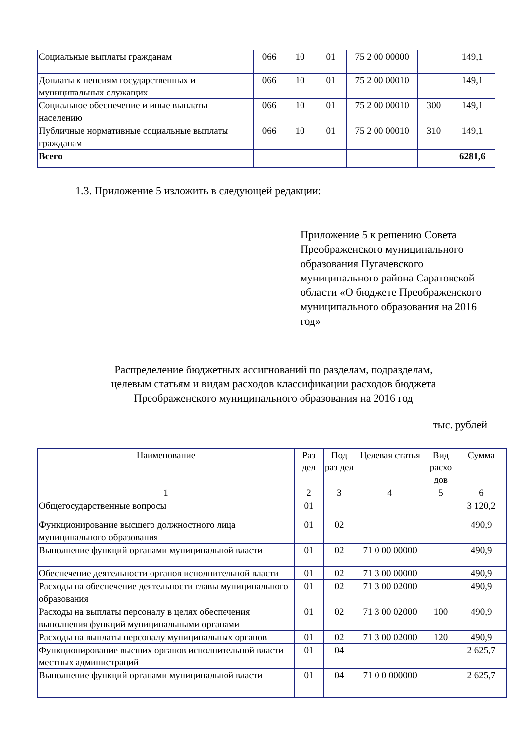| Социальные выплаты гражданам | 066 | 10 | 01 | 75 2 00 00000 | | 149,1 |
| Доплаты к пенсиям государственных и муниципальных служащих | 066 | 10 | 01 | 75 2 00 00010 | | 149,1 |
| Социальное обеспечение и иные выплаты населению | 066 | 10 | 01 | 75 2 00 00010 | 300 | 149,1 |
| Публичные нормативные социальные выплаты гражданам | 066 | 10 | 01 | 75 2 00 00010 | 310 | 149,1 |
| Всего | | | | | | 6281,6 |
1.3. Приложение 5 изложить в следующей редакции:
Приложение 5 к решению Совета Преображенского муниципального образования Пугачевского муниципального района Саратовской области «О бюджете Преображенского муниципального образования на 2016 год»
Распределение бюджетных ассигнований по разделам, подразделам,
целевым статьям и видам расходов классификации расходов бюджета
Преображенского муниципального образования на 2016 год
тыс. рублей
| Наименование | Раз дел | Под раз дел | Целевая статья | Вид расхо дов | Сумма |
| --- | --- | --- | --- | --- | --- |
| 1 | 2 | 3 | 4 | 5 | 6 |
| Общегосударственные вопросы | 01 | | | | 3 120,2 |
| Функционирование высшего должностного лица муниципального образования | 01 | 02 | | | 490,9 |
| Выполнение функций органами муниципальной власти | 01 | 02 | 71 0 00 00000 | | 490,9 |
| Обеспечение деятельности органов исполнительной власти | 01 | 02 | 71 3 00 00000 | | 490,9 |
| Расходы на обеспечение деятельности главы муниципального образования | 01 | 02 | 71 3 00 02000 | | 490,9 |
| Расходы на выплаты персоналу в целях обеспечения выполнения функций муниципальными органами | 01 | 02 | 71 3 00 02000 | 100 | 490,9 |
| Расходы на выплаты персоналу муниципальных органов | 01 | 02 | 71 3 00 02000 | 120 | 490,9 |
| Функционирование высших органов исполнительной власти местных администраций | 01 | 04 | | | 2 625,7 |
| Выполнение функций органами муниципальной власти | 01 | 04 | 71 0 0 000000 | | 2 625,7 |